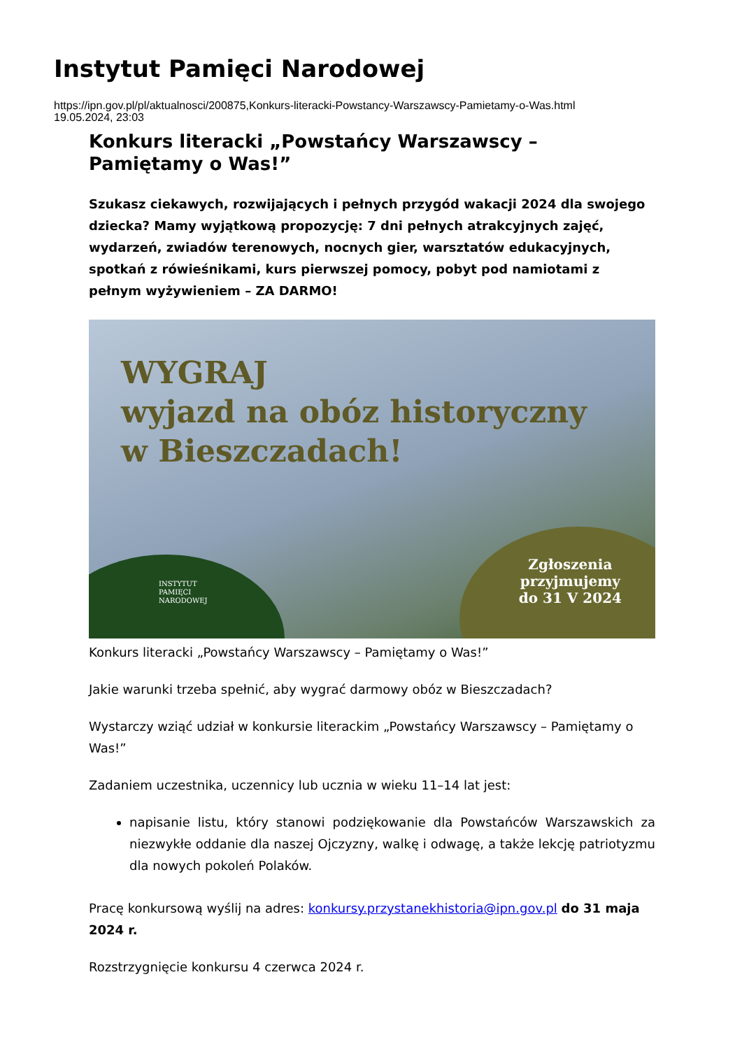Instytut Pamięci Narodowej
https://ipn.gov.pl/pl/aktualnosci/200875,Konkurs-literacki-Powstancy-Warszawscy-Pamietamy-o-Was.html
19.05.2024, 23:03
Konkurs literacki „Powstańcy Warszawscy – Pamiętamy o Was!”
Szukasz ciekawych, rozwijających i pełnych przygód wakacji 2024 dla swojego dziecka? Mamy wyjątkową propozycję: 7 dni pełnych atrakcyjnych zajęć, wydarzeń, zwiadów terenowych, nocnych gier, warsztatów edukacyjnych, spotkań z rówieśnikami, kurs pierwszej pomocy, pobyt pod namiotami z pełnym wyżywieniem – ZA DARMO!
WYGRAJ
wyjazd na obóz historyczny
w Bieszczadach!
INSTYTUT
PAMIĘCI
NARODOWEJ
Zgłoszenia
przyjmujemy
do 31 V 2024
Konkurs literacki „Powstańcy Warszawscy – Pamiętamy o Was!”
Jakie warunki trzeba spełnić, aby wygrać darmowy obóz w Bieszczadach?
Wystarczy wziąć udział w konkursie literackim „Powstańcy Warszawscy – Pamiętamy o Was!”
Zadaniem uczestnika, uczennicy lub ucznia w wieku 11–14 lat jest:
napisanie listu, który stanowi podziękowanie dla Powstańców Warszawskich za niezwykłe oddanie dla naszej Ojczyzny, walkę i odwagę, a także lekcję patriotyzmu dla nowych pokoleń Polaków.
Pracę konkursową wyślij na adres: konkursy.przystanekhistoria@ipn.gov.pl do 31 maja 2024 r.
Rozstrzygnięcie konkursu 4 czerwca 2024 r.